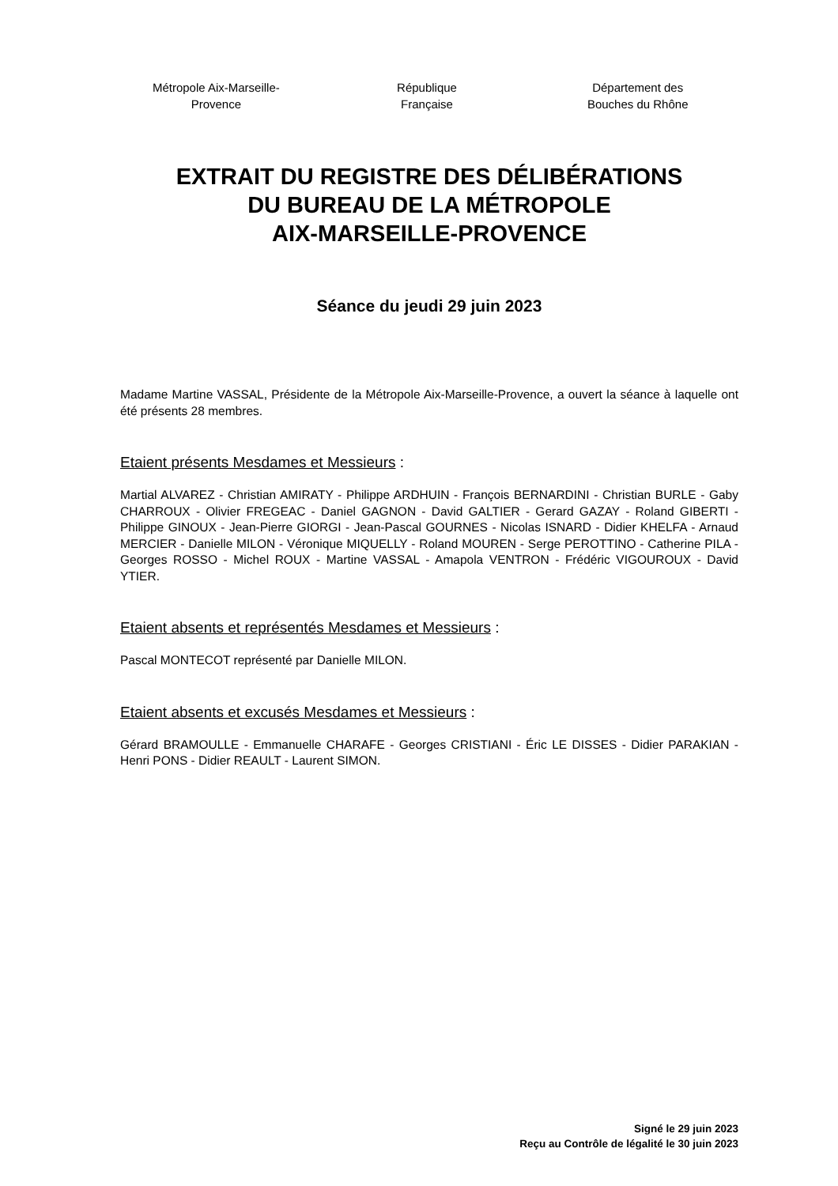Métropole Aix-Marseille-
Provence
République
Française
Département des
Bouches du Rhône
EXTRAIT DU REGISTRE DES DÉLIBÉRATIONS
DU BUREAU DE LA MÉTROPOLE
AIX-MARSEILLE-PROVENCE
Séance du jeudi 29 juin 2023
Madame Martine VASSAL, Présidente de la Métropole Aix-Marseille-Provence, a ouvert la séance à laquelle ont été présents 28 membres.
Etaient présents Mesdames et Messieurs :
Martial ALVAREZ - Christian AMIRATY - Philippe ARDHUIN - François BERNARDINI - Christian BURLE - Gaby CHARROUX - Olivier FREGEAC - Daniel GAGNON - David GALTIER - Gerard GAZAY - Roland GIBERTI - Philippe GINOUX - Jean-Pierre GIORGI - Jean-Pascal GOURNES - Nicolas ISNARD - Didier KHELFA - Arnaud MERCIER - Danielle MILON - Véronique MIQUELLY - Roland MOUREN - Serge PEROTTINO - Catherine PILA - Georges ROSSO - Michel ROUX - Martine VASSAL - Amapola VENTRON - Frédéric VIGOUROUX - David YTIER.
Etaient absents et représentés Mesdames et Messieurs :
Pascal MONTECOT représenté par Danielle MILON.
Etaient absents et excusés Mesdames et Messieurs :
Gérard BRAMOULLE - Emmanuelle CHARAFE - Georges CRISTIANI - Éric LE DISSES - Didier PARAKIAN - Henri PONS - Didier REAULT - Laurent SIMON.
Signé le 29 juin 2023
Reçu au Contrôle de légalité le 30 juin 2023